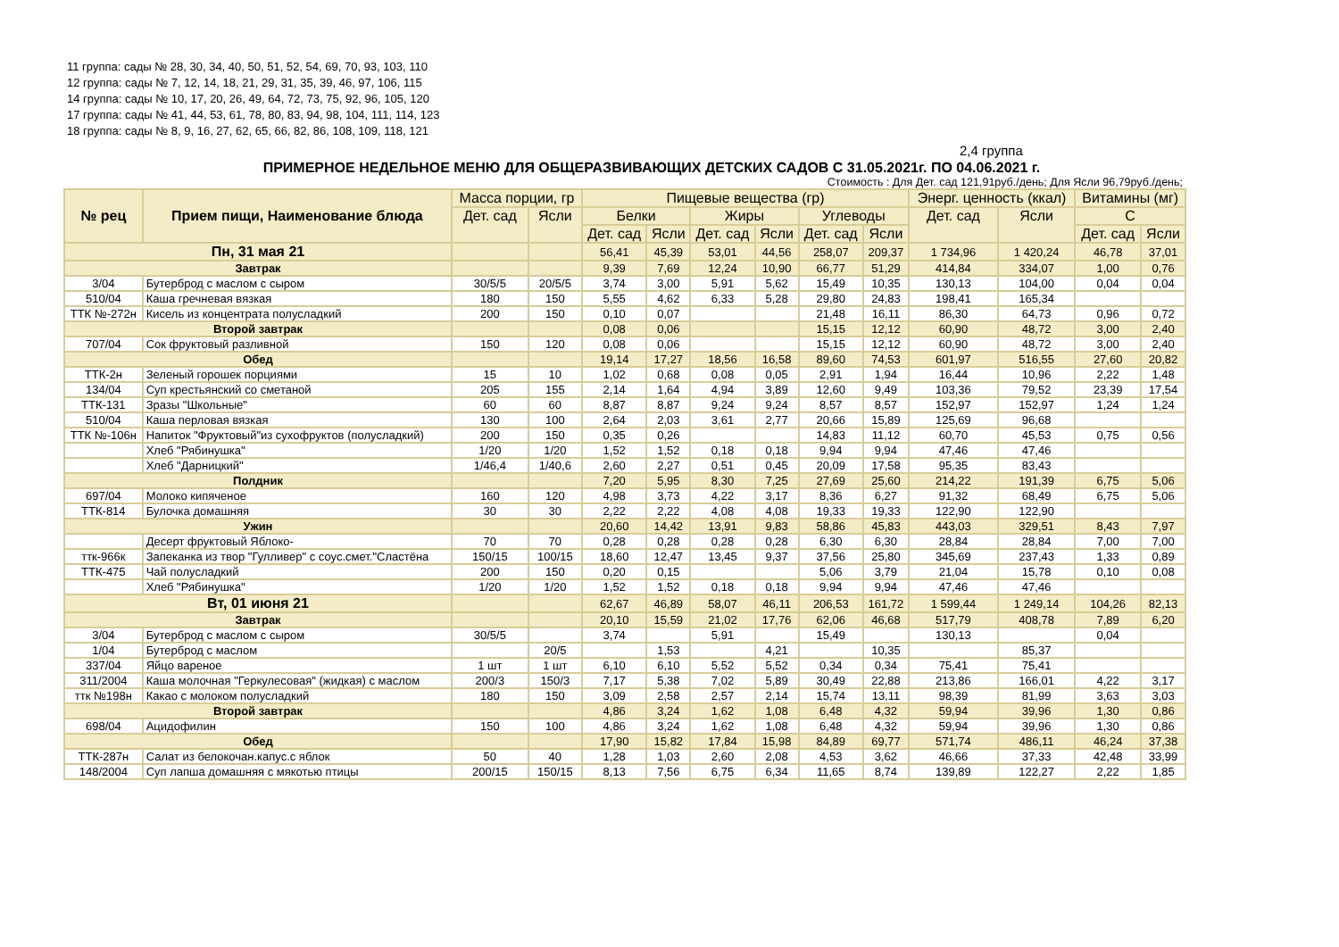11 группа: сады № 28, 30, 34, 40, 50, 51, 52, 54, 69, 70, 93, 103, 110
12 группа: сады № 7, 12, 14, 18, 21, 29, 31, 35, 39, 46, 97, 106, 115
14 группа: сады № 10, 17, 20, 26, 49, 64, 72, 73, 75, 92, 96, 105, 120
17 группа: сады № 41, 44, 53, 61, 78, 80, 83, 94, 98, 104, 111, 114, 123
18 группа: сады № 8, 9, 16, 27, 62, 65, 66, 82, 86, 108, 109, 118, 121
2,4 группа
ПРИМЕРНОЕ НЕДЕЛЬНОЕ МЕНЮ ДЛЯ ОБЩЕРАЗВИВАЮЩИХ ДЕТСКИХ САДОВ С 31.05.2021г. ПО 04.06.2021 г.
Стоимость : Для Дет. сад 121,91руб./день; Для Ясли 96,79руб./день;
| № рец | Прием пищи, Наименование блюда | Масса порции, гр | | Пищевые вещества (гр) | | | | | | Энерг. ценность (ккал) | | Витамины (мг) | |
| --- | --- | --- | --- | --- | --- | --- | --- | --- | --- | --- | --- | --- | --- |
| | | Дет. сад | Ясли | Белки | | Жиры | | Углеводы | | Дет. сад | Ясли | С | |
| | | | | Дет. сад | Ясли | Дет. сад | Ясли | Дет. сад | Ясли | | | Дет. сад | Ясли |
| Пн, 31 мая 21 | | | | 56,41 | 45,39 | 53,01 | 44,56 | 258,07 | 209,37 | 1 734,96 | 1 420,24 | 46,78 | 37,01 |
| Завтрак | | | | 9,39 | 7,69 | 12,24 | 10,90 | 66,77 | 51,29 | 414,84 | 334,07 | 1,00 | 0,76 |
| 3/04 | Бутерброд с маслом с сыром | 30/5/5 | 20/5/5 | 3,74 | 3,00 | 5,91 | 5,62 | 15,49 | 10,35 | 130,13 | 104,00 | 0,04 | 0,04 |
| 510/04 | Каша гречневая вязкая | 180 | 150 | 5,55 | 4,62 | 6,33 | 5,28 | 29,80 | 24,83 | 198,41 | 165,34 | | |
| ТТК №-272н | Кисель из концентрата полусладкий | 200 | 150 | 0,10 | 0,07 | | | 21,48 | 16,11 | 86,30 | 64,73 | 0,96 | 0,72 |
| Второй завтрак | | | | 0,08 | 0,06 | | | 15,15 | 12,12 | 60,90 | 48,72 | 3,00 | 2,40 |
| 707/04 | Сок фруктовый разливной | 150 | 120 | 0,08 | 0,06 | | | 15,15 | 12,12 | 60,90 | 48,72 | 3,00 | 2,40 |
| Обед | | | | 19,14 | 17,27 | 18,56 | 16,58 | 89,60 | 74,53 | 601,97 | 516,55 | 27,60 | 20,82 |
| ТТК-2н | Зеленый горошек порциями | 15 | 10 | 1,02 | 0,68 | 0,08 | 0,05 | 2,91 | 1,94 | 16,44 | 10,96 | 2,22 | 1,48 |
| 134/04 | Суп крестьянский со сметаной | 205 | 155 | 2,14 | 1,64 | 4,94 | 3,89 | 12,60 | 9,49 | 103,36 | 79,52 | 23,39 | 17,54 |
| ТТК-131 | Зразы "Школьные" | 60 | 60 | 8,87 | 8,87 | 9,24 | 9,24 | 8,57 | 8,57 | 152,97 | 152,97 | 1,24 | 1,24 |
| 510/04 | Каша перловая вязкая | 130 | 100 | 2,64 | 2,03 | 3,61 | 2,77 | 20,66 | 15,89 | 125,69 | 96,68 | | |
| ТТК №-106н | Напиток "Фруктовый"из сухофруктов (полусладкий) | 200 | 150 | 0,35 | 0,26 | | | 14,83 | 11,12 | 60,70 | 45,53 | 0,75 | 0,56 |
| | Хлеб "Рябинушка" | 1/20 | 1/20 | 1,52 | 1,52 | 0,18 | 0,18 | 9,94 | 9,94 | 47,46 | 47,46 | | |
| | Хлеб "Дарницкий" | 1/46,4 | 1/40,6 | 2,60 | 2,27 | 0,51 | 0,45 | 20,09 | 17,58 | 95,35 | 83,43 | | |
| Полдник | | | | 7,20 | 5,95 | 8,30 | 7,25 | 27,69 | 25,60 | 214,22 | 191,39 | 6,75 | 5,06 |
| 697/04 | Молоко кипяченое | 160 | 120 | 4,98 | 3,73 | 4,22 | 3,17 | 8,36 | 6,27 | 91,32 | 68,49 | 6,75 | 5,06 |
| ТТК-814 | Булочка домашняя | 30 | 30 | 2,22 | 2,22 | 4,08 | 4,08 | 19,33 | 19,33 | 122,90 | 122,90 | | |
| Ужин | | | | 20,60 | 14,42 | 13,91 | 9,83 | 58,86 | 45,83 | 443,03 | 329,51 | 8,43 | 7,97 |
| | Десерт фруктовый Яблоко- | 70 | 70 | 0,28 | 0,28 | 0,28 | 0,28 | 6,30 | 6,30 | 28,84 | 28,84 | 7,00 | 7,00 |
| ттк-966к | Запеканка из твор "Гулливер" с соус.смет."Сластёна | 150/15 | 100/15 | 18,60 | 12,47 | 13,45 | 9,37 | 37,56 | 25,80 | 345,69 | 237,43 | 1,33 | 0,89 |
| ТТК-475 | Чай полусладкий | 200 | 150 | 0,20 | 0,15 | | | 5,06 | 3,79 | 21,04 | 15,78 | 0,10 | 0,08 |
| | Хлеб "Рябинушка" | 1/20 | 1/20 | 1,52 | 1,52 | 0,18 | 0,18 | 9,94 | 9,94 | 47,46 | 47,46 | | |
| Вт, 01 июня 21 | | | | 62,67 | 46,89 | 58,07 | 46,11 | 206,53 | 161,72 | 1 599,44 | 1 249,14 | 104,26 | 82,13 |
| Завтрак | | | | 20,10 | 15,59 | 21,02 | 17,76 | 62,06 | 46,68 | 517,79 | 408,78 | 7,89 | 6,20 |
| 3/04 | Бутерброд с маслом с сыром | 30/5/5 | | 3,74 | | 5,91 | | 15,49 | | 130,13 | | 0,04 | |
| 1/04 | Бутерброд с маслом | | 20/5 | | 1,53 | | 4,21 | | 10,35 | | 85,37 | | |
| 337/04 | Яйцо вареное | 1 шт | 1 шт | 6,10 | 6,10 | 5,52 | 5,52 | 0,34 | 0,34 | 75,41 | 75,41 | | |
| 311/2004 | Каша молочная "Геркулесовая" (жидкая) с маслом | 200/3 | 150/3 | 7,17 | 5,38 | 7,02 | 5,89 | 30,49 | 22,88 | 213,86 | 166,01 | 4,22 | 3,17 |
| ттк №198н | Какао с молоком полусладкий | 180 | 150 | 3,09 | 2,58 | 2,57 | 2,14 | 15,74 | 13,11 | 98,39 | 81,99 | 3,63 | 3,03 |
| Второй завтрак | | | | 4,86 | 3,24 | 1,62 | 1,08 | 6,48 | 4,32 | 59,94 | 39,96 | 1,30 | 0,86 |
| 698/04 | Ацидофилин | 150 | 100 | 4,86 | 3,24 | 1,62 | 1,08 | 6,48 | 4,32 | 59,94 | 39,96 | 1,30 | 0,86 |
| Обед | | | | 17,90 | 15,82 | 17,84 | 15,98 | 84,89 | 69,77 | 571,74 | 486,11 | 46,24 | 37,38 |
| ТТК-287н | Салат из белокочан.капус.с яблок | 50 | 40 | 1,28 | 1,03 | 2,60 | 2,08 | 4,53 | 3,62 | 46,66 | 37,33 | 42,48 | 33,99 |
| 148/2004 | Суп лапша домашняя с мякотью птицы | 200/15 | 150/15 | 8,13 | 7,56 | 6,75 | 6,34 | 11,65 | 8,74 | 139,89 | 122,27 | 2,22 | 1,85 |